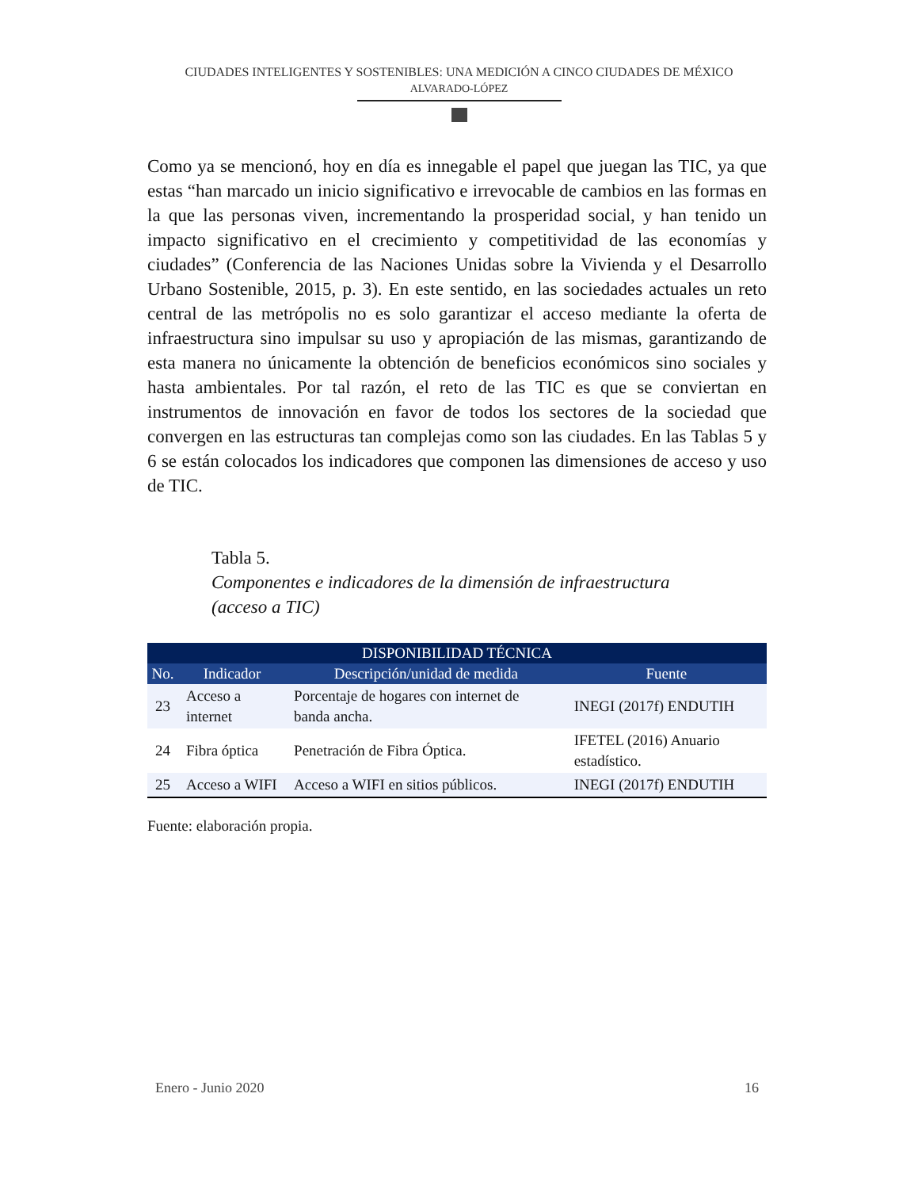CIUDADES INTELIGENTES Y SOSTENIBLES: UNA MEDICIÓN A CINCO CIUDADES DE MÉXICO
ALVARADO-LÓPEZ
Como ya se mencionó, hoy en día es innegable el papel que juegan las TIC, ya que estas “han marcado un inicio significativo e irrevocable de cambios en las formas en la que las personas viven, incrementando la prosperidad social, y han tenido un impacto significativo en el crecimiento y competitividad de las economías y ciudades” (Conferencia de las Naciones Unidas sobre la Vivienda y el Desarrollo Urbano Sostenible, 2015, p. 3). En este sentido, en las sociedades actuales un reto central de las metrópolis no es solo garantizar el acceso mediante la oferta de infraestructura sino impulsar su uso y apropiación de las mismas, garantizando de esta manera no únicamente la obtención de beneficios económicos sino sociales y hasta ambientales. Por tal razón, el reto de las TIC es que se conviertan en instrumentos de innovación en favor de todos los sectores de la sociedad que convergen en las estructuras tan complejas como son las ciudades. En las Tablas 5 y 6 se están colocados los indicadores que componen las dimensiones de acceso y uso de TIC.
Tabla 5.
Componentes e indicadores de la dimensión de infraestructura (acceso a TIC)
| DISPONIBILIDAD TÉCNICA | | | |
| --- | --- | --- | --- |
| No. | Indicador | Descripción/unidad de medida | Fuente |
| 23 | Acceso a internet | Porcentaje de hogares con internet de banda ancha. | INEGI (2017f) ENDUTIH |
| 24 | Fibra óptica | Penetración de Fibra Óptica. | IFETEL (2016) Anuario estadístico. |
| 25 | Acceso a WIFI | Acceso a WIFI en sitios públicos. | INEGI (2017f) ENDUTIH |
Fuente: elaboración propia.
Enero - Junio 2020 16